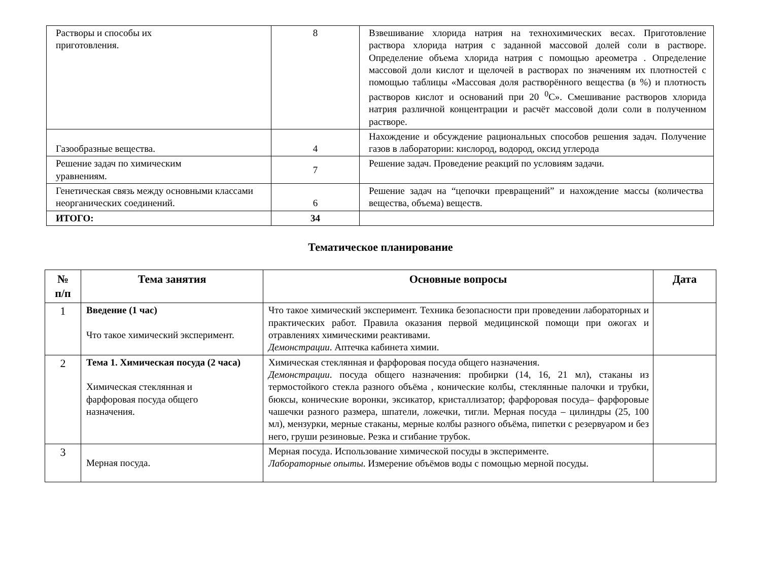| Растворы и способы их приготовления. | 8 | Взвешивание хлорида натрия на технохимических весах. Приготовление раствора хлорида натрия с заданной массовой долей соли в растворе. Определение объема хлорида натрия с помощью ареометра . Определение массовой доли кислот и щелочей в растворах по значениям их плотностей с помощью таблицы «Массовая доля растворённого вещества (в %) и плотность растворов кислот и оснований при 20 <sup>0</sup>С». Смешивание растворов хлорида натрия различной концентрации и расчёт массовой доли соли в полученном растворе. |
| Газообразные вещества. | 4 | Нахождение и обсуждение рациональных способов решения задач. Получение газов в лаборатории: кислород, водород, оксид углерода |
| Решение задач по химическим уравнениям. | 7 | Решение задач. Проведение реакций по условиям задачи. |
| Генетическая связь между основными классами неорганических соединений. | 6 | Решение задач на “цепочки превращений” и нахождение массы (количества вещества, объема) веществ. |
| ИТОГО: | 34 | |
Тематическое планирование
| № п/п | Тема занятия | Основные вопросы | Дата |
| --- | --- | --- | --- |
| 1 | Введение (1 час) Что такое химический эксперимент. | Что такое химический эксперимент. Техника безопасности при проведении лабораторных и практических работ. Правила оказания первой медицинской помощи при ожогах и отравлениях химическими реактивами. Демонстрации . Аптечка кабинета химии. | |
| 2 | Тема 1. Химическая посуда (2 часа) Химическая стеклянная и фарфоровая посуда общего назначения. | Химическая стеклянная и фарфоровая посуда общего назначения. Демонстрации . посуда общего назначения: пробирки (14, 16, 21 мл), стаканы из термостойкого стекла разного объёма , конические колбы, стеклянные палочки и трубки, бюксы, конические воронки, эксикатор, кристаллизатор; фарфоровая посуда– фарфоровые чашечки разного размера, шпатели, ложечки, тигли. Мерная посуда – цилиндры (25, 100 мл), мензурки, мерные стаканы, мерные колбы разного объёма, пипетки с резервуаром и без него, груши резиновые. Резка и сгибание трубок. | |
| 3 | Мерная посуда. | Мерная посуда. Использование химической посуды в эксперименте. Лабораторные опыты . Измерение объёмов воды с помощью мерной посуды. | |